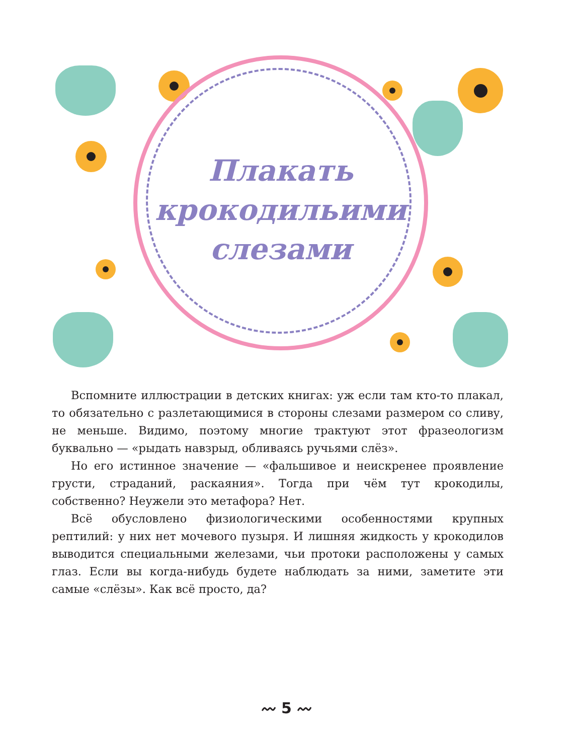Плакать
крокодильими
слезами
Вспомните иллюстрации в детских книгах: уж если там кто-то плакал, то обязательно с разлетающимися в стороны слезами размером со сливу, не меньше. Видимо, поэтому многие трактуют этот фразеологизм буквально — «рыдать навзрыд, обливаясь ручьями слёз».
Но его истинное значение — «фальшивое и неискренее проявление грусти, страданий, раскаяния». Тогда при чём тут крокодилы, собственно? Неужели это метафора? Нет.
Всё обусловлено физиологическими особенностями крупных рептилий: у них нет мочевого пузыря. И лишняя жидкость у крокодилов выводится специальными железами, чьи протоки расположены у самых глаз. Если вы когда-нибудь будете наблюдать за ними, заметите эти самые «слёзы». Как всё просто, да?
〰 5 〰